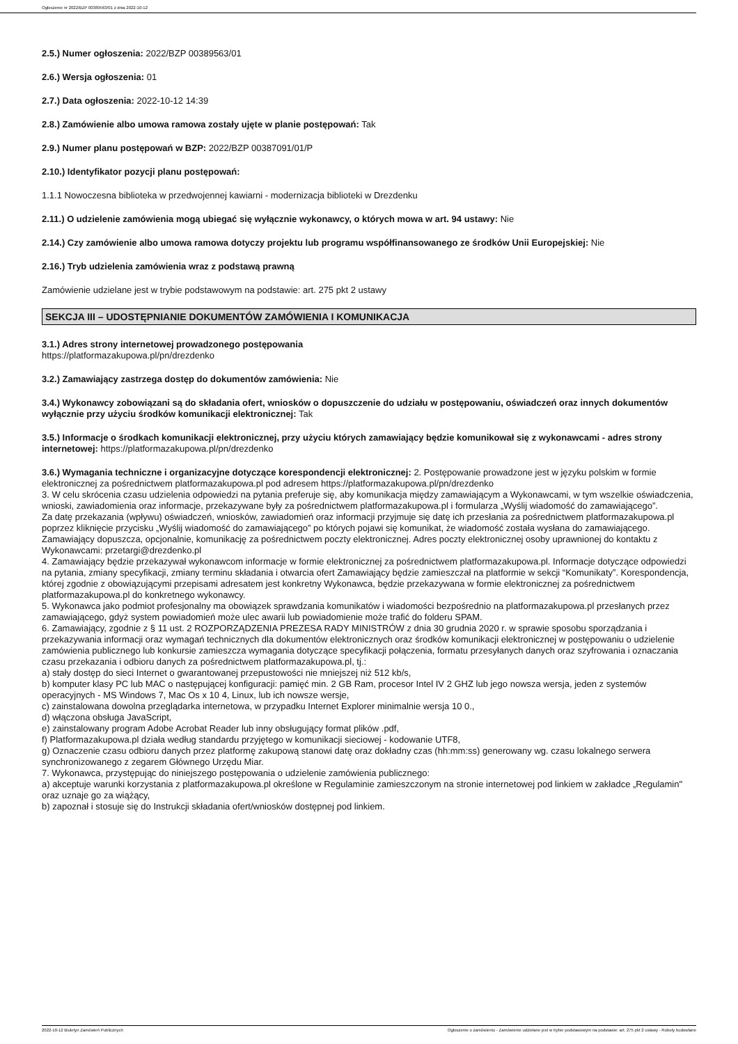Ogłoszenie nr 2022/BZP 00389563/01 z dnia 2022-10-12
2.5.) Numer ogłoszenia: 2022/BZP 00389563/01
2.6.) Wersja ogłoszenia: 01
2.7.) Data ogłoszenia: 2022-10-12 14:39
2.8.) Zamówienie albo umowa ramowa zostały ujęte w planie postępowań: Tak
2.9.) Numer planu postępowań w BZP: 2022/BZP 00387091/01/P
2.10.) Identyfikator pozycji planu postępowań:
1.1.1 Nowoczesna biblioteka w przedwojennej kawiarni - modernizacja biblioteki w Drezdenku
2.11.) O udzielenie zamówienia mogą ubiegać się wyłącznie wykonawcy, o których mowa w art. 94 ustawy: Nie
2.14.) Czy zamówienie albo umowa ramowa dotyczy projektu lub programu współfinansowanego ze środków Unii Europejskiej: Nie
2.16.) Tryb udzielenia zamówienia wraz z podstawą prawną
Zamówienie udzielane jest w trybie podstawowym na podstawie: art. 275 pkt 2 ustawy
SEKCJA III – UDOSTĘPNIANIE DOKUMENTÓW ZAMÓWIENIA I KOMUNIKACJA
3.1.) Adres strony internetowej prowadzonego postępowania
https://platformazakupowa.pl/pn/drezdenko
3.2.) Zamawiający zastrzega dostęp do dokumentów zamówienia: Nie
3.4.) Wykonawcy zobowiązani są do składania ofert, wniosków o dopuszczenie do udziału w postępowaniu, oświadczeń oraz innych dokumentów wyłącznie przy użyciu środków komunikacji elektronicznej: Tak
3.5.) Informacje o środkach komunikacji elektronicznej, przy użyciu których zamawiający będzie komunikował się z wykonawcami - adres strony internetowej: https://platformazakupowa.pl/pn/drezdenko
3.6.) Wymagania techniczne i organizacyjne dotyczące korespondencji elektronicznej: 2. Postępowanie prowadzone jest w języku polskim w formie elektronicznej za pośrednictwem platformazakupowa.pl pod adresem https://platformazakupowa.pl/pn/drezdenko
3. W celu skrócenia czasu udzielenia odpowiedzi na pytania preferuje się, aby komunikacja między zamawiającym a Wykonawcami, w tym wszelkie oświadczenia, wnioski, zawiadomienia oraz informacje, przekazywane były za pośrednictwem platformazakupowa.pl i formularza „Wyślij wiadomość do zamawiającego”.
Za datę przekazania (wpływu) oświadczeń, wniosków, zawiadomień oraz informacji przyjmuje się datę ich przesłania za pośrednictwem platformazakupowa.pl poprzez kliknięcie przycisku „Wyślij wiadomość do zamawiającego” po których pojawi się komunikat, że wiadomość została wysłana do zamawiającego. Zamawiający dopuszcza, opcjonalnie, komunikację za pośrednictwem poczty elektronicznej. Adres poczty elektronicznej osoby uprawnionej do kontaktu z Wykonawcami: przetargi@drezdenko.pl
4. Zamawiający będzie przekazywał wykonawcom informacje w formie elektronicznej za pośrednictwem platformazakupowa.pl. Informacje dotyczące odpowiedzi na pytania, zmiany specyfikacji, zmiany terminu składania i otwarcia ofert Zamawiający będzie zamieszczał na platformie w sekcji “Komunikaty”. Korespondencja, której zgodnie z obowiązującymi przepisami adresatem jest konkretny Wykonawca, będzie przekazywana w formie elektronicznej za pośrednictwem platformazakupowa.pl do konkretnego wykonawcy.
5. Wykonawca jako podmiot profesjonalny ma obowiązek sprawdzania komunikatów i wiadomości bezpośrednio na platformazakupowa.pl przesłanych przez zamawiającego, gdyż system powiadomień może ulec awarii lub powiadomienie może trafić do folderu SPAM.
6. Zamawiający, zgodnie z § 11 ust. 2 ROZPORZĄDZENIA PREZESA RADY MINISTRÓW z dnia 30 grudnia 2020 r. w sprawie sposobu sporządzania i przekazywania informacji oraz wymagań technicznych dla dokumentów elektronicznych oraz środków komunikacji elektronicznej w postępowaniu o udzielenie zamówienia publicznego lub konkursie zamieszcza wymagania dotyczące specyfikacji połączenia, formatu przesyłanych danych oraz szyfrowania i oznaczania czasu przekazania i odbioru danych za pośrednictwem platformazakupowa.pl, tj.:
a) stały dostęp do sieci Internet o gwarantowanej przepustowości nie mniejszej niż 512 kb/s,
b) komputer klasy PC lub MAC o następującej konfiguracji: pamięć min. 2 GB Ram, procesor Intel IV 2 GHZ lub jego nowsza wersja, jeden z systemów operacyjnych - MS Windows 7, Mac Os x 10 4, Linux, lub ich nowsze wersje,
c) zainstalowana dowolna przeglądarka internetowa, w przypadku Internet Explorer minimalnie wersja 10 0.,
d) włączona obsługa JavaScript,
e) zainstalowany program Adobe Acrobat Reader lub inny obsługujący format plików .pdf,
f) Platformazakupowa.pl działa według standardu przyjętego w komunikacji sieciowej - kodowanie UTF8,
g) Oznaczenie czasu odbioru danych przez platformę zakupową stanowi datę oraz dokładny czas (hh:mm:ss) generowany wg. czasu lokalnego serwera synchronizowanego z zegarem Głównego Urzędu Miar.
7. Wykonawca, przystępując do niniejszego postępowania o udzielenie zamówienia publicznego:
a) akceptuje warunki korzystania z platformazakupowa.pl określone w Regulaminie zamieszczonym na stronie internetowej pod linkiem w zakładce „Regulamin" oraz uznaje go za wiążący,
b) zapoznał i stosuje się do Instrukcji składania ofert/wniosków dostępnej pod linkiem.
2022-10-12 Biuletyn Zamówień Publicznych Ogłoszenie o zamówieniu - Zamówienie udzielane jest w trybie podstawowym na podstawie: art. 275 pkt 2 ustawy - Roboty budowlane